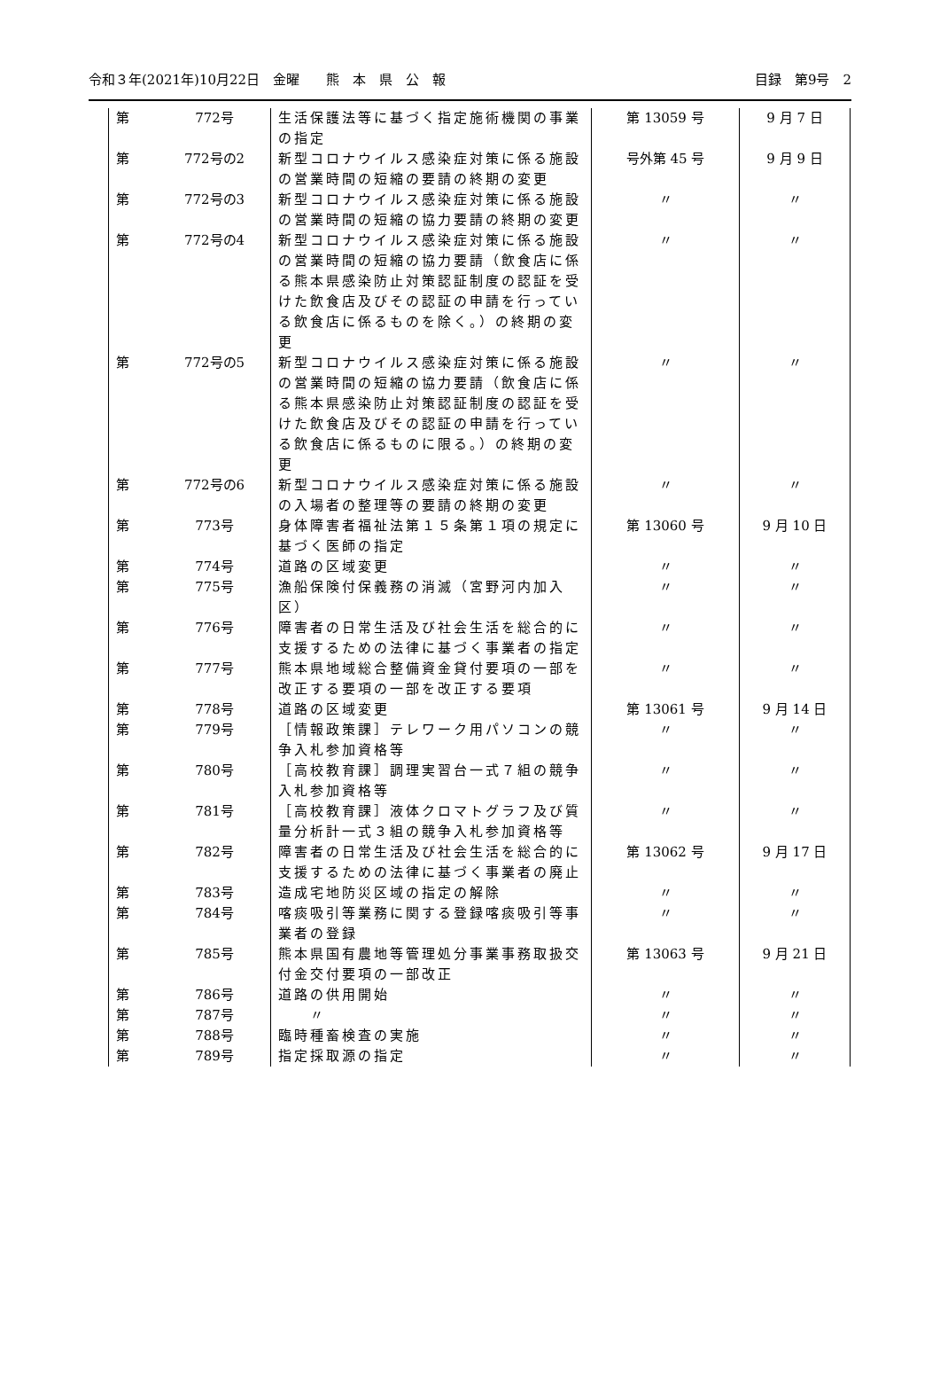令和３年(2021年)10月22日　金曜　　熊　本　県　公　報 目録　第9号　2
| 第 | 772号 | 生活保護法等に基づく指定施術機関の事業の指定 | 第 13059 号 | 9 月 7 日 |
| 第 | 772号の2 | 新型コロナウイルス感染症対策に係る施設の営業時間の短縮の要請の終期の変更 | 号外第 45 号 | 9 月 9 日 |
| 第 | 772号の3 | 新型コロナウイルス感染症対策に係る施設の営業時間の短縮の協力要請の終期の変更 | 〃 | 〃 |
| 第 | 772号の4 | 新型コロナウイルス感染症対策に係る施設の営業時間の短縮の協力要請（飲食店に係る熊本県感染防止対策認証制度の認証を受けた飲食店及びその認証の申請を行っている飲食店に係るものを除く。）の終期の変更 | 〃 | 〃 |
| 第 | 772号の5 | 新型コロナウイルス感染症対策に係る施設の営業時間の短縮の協力要請（飲食店に係る熊本県感染防止対策認証制度の認証を受けた飲食店及びその認証の申請を行っている飲食店に係るものに限る。）の終期の変更 | 〃 | 〃 |
| 第 | 772号の6 | 新型コロナウイルス感染症対策に係る施設の入場者の整理等の要請の終期の変更 | 〃 | 〃 |
| 第 | 773号 | 身体障害者福祉法第１５条第１項の規定に基づく医師の指定 | 第 13060 号 | 9 月 10 日 |
| 第 | 774号 | 道路の区域変更 | 〃 | 〃 |
| 第 | 775号 | 漁船保険付保義務の消滅（宮野河内加入区） | 〃 | 〃 |
| 第 | 776号 | 障害者の日常生活及び社会生活を総合的に支援するための法律に基づく事業者の指定 | 〃 | 〃 |
| 第 | 777号 | 熊本県地域総合整備資金貸付要項の一部を改正する要項の一部を改正する要項 | 〃 | 〃 |
| 第 | 778号 | 道路の区域変更 | 第 13061 号 | 9 月 14 日 |
| 第 | 779号 | ［情報政策課］テレワーク用パソコンの競争入札参加資格等 | 〃 | 〃 |
| 第 | 780号 | ［高校教育課］調理実習台一式７組の競争入札参加資格等 | 〃 | 〃 |
| 第 | 781号 | ［高校教育課］液体クロマトグラフ及び質量分析計一式３組の競争入札参加資格等 | 〃 | 〃 |
| 第 | 782号 | 障害者の日常生活及び社会生活を総合的に支援するための法律に基づく事業者の廃止 | 第 13062 号 | 9 月 17 日 |
| 第 | 783号 | 造成宅地防災区域の指定の解除 | 〃 | 〃 |
| 第 | 784号 | 喀痰吸引等業務に関する登録喀痰吸引等事業者の登録 | 〃 | 〃 |
| 第 | 785号 | 熊本県国有農地等管理処分事業事務取扱交付金交付要項の一部改正 | 第 13063 号 | 9 月 21 日 |
| 第 | 786号 | 道路の供用開始 | 〃 | 〃 |
| 第 | 787号 | 〃 | 〃 | 〃 |
| 第 | 788号 | 臨時種畜検査の実施 | 〃 | 〃 |
| 第 | 789号 | 指定採取源の指定 | 〃 | 〃 |